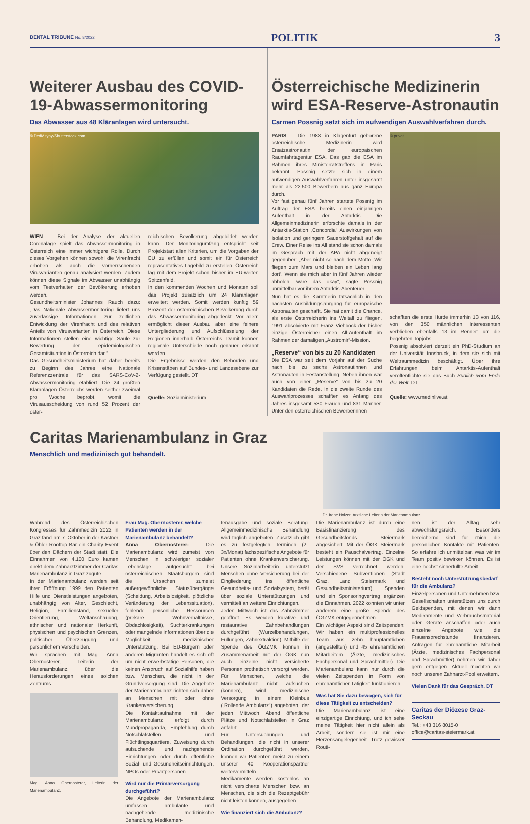DENTAL TRIBUNE No. 8/2022 POLITIK 3
Weiterer Ausbau des COVID-19-Abwassermonitoring
Das Abwasser aus 48 Kläranlagen wird untersucht.
© DedMityay/Shutterstock.com
WIEN – Bei der Analyse der aktuellen Coronalage spielt das Abwassermonitoring in Österreich eine immer wichtigere Rolle. Durch dieses Vorgehen können sowohl die Virenfracht erhoben als auch die vorherrschenden Virusvarianten genau analysiert werden. Zudem können diese Signale im Abwasser unabhängig vom Testverhalten der Bevölkerung erhoben werden.
Gesundheitsminister Johannes Rauch dazu: „Das Nationale Abwassermonitoring liefert uns zuverlässige Informationen zur zeitlichen Entwicklung der Virenfracht und des relativen Anteils von Virusvarianten in Österreich. Diese Informationen stellen eine wichtige Säule zur Bewertung der epidemiologischen Gesamtsituation in Österreich dar.“
Das Gesundheitsministerium hat daher bereits zu Beginn des Jahres eine Nationale Referenzzentrale für das SARS-CoV-2-Abwassermonitoring etabliert. Die 24 größten Kläranlagen Österreichs werden seither zweimal pro Woche beprobt, womit die Virusausscheidung von rund 52 Prozent der öster-
reichischen Bevölkerung abgebildet werden kann. Der Monitoringumfang entspricht seit Projektstart allen Kriterien, um die Vorgaben der EU zu erfüllen und somit ein für Österreich repräsentatives Lagebild zu erstellen. Österreich lag mit dem Projekt schon bisher im EU-weiten Spitzenfeld.
In den kommenden Wochen und Monaten soll das Projekt zusätzlich um 24 Kläranlagen erweitert werden. Somit werden künftig 59 Prozent der österreichischen Bevölkerung durch das Abwassermonitoring abgedeckt. Vor allem ermöglicht dieser Ausbau aber eine feinere Untergliederung und Aufschlüsselung der Regionen innerhalb Österreichs. Damit können regionale Unterschiede noch genauer erkannt werden.
Die Ergebnisse werden den Behörden und Krisenstäben auf Bundes- und Landesebene zur Verfügung gestellt. DT
Quelle: Sozialministerium
Österreichische Medizinerin wird ESA-Reserve-Astronautin
Carmen Possnig setzt sich im aufwendigen Auswahlverfahren durch.
PARIS – Die 1988 in Klagenfurt geborene österreichische Medizinerin wird Ersatzastronautin der europäischen Raumfahrtagentur ESA. Das gab die ESA im Rahmen ihres Ministerratstreffens in Paris bekannt. Possnig setzte sich in einem aufwendigen Auswahlverfahren unter insgesamt mehr als 22.500 Bewerbern aus ganz Europa durch.
Vor fast genau fünf Jahren startete Possnig im Auftrag der ESA bereits einen einjährigen Aufenthalt in der Antarktis. Die Allgemeinmedizinerin erforschte damals in der Antarktis-Station „Concordia“ Auswirkungen von Isolation und geringem Sauerstoffgehalt auf die Crew. Einer Reise ins All stand sie schon damals im Gespräch mit der APA nicht abgeneigt gegenüber: „Aber nicht so nach dem Motto ‚Wir fliegen zum Mars und bleiben ein Leben lang dort‘. Wenn sie mich aber in fünf Jahren wieder abholen, wäre das okay“, sagte Possnig unmittelbar vor ihrem Antarktis-Abenteuer.
Nun hat es die Kärntnerin tatsächlich in den nächsten Ausbildungsjahrgang für europäische Astronauten geschafft. Sie hat damit die Chance, als erste Österreicherin ins Weltall zu fliegen. 1991 absolvierte mit Franz Viehböck der bisher einzige Österreicher einen All-Aufenthalt im Rahmen der damaligen „Austromir“-Mission.
„Reserve“ von bis zu 20 Kandidaten
Die ESA war seit dem Vorjahr auf der Suche nach bis zu sechs Astronautinnen und Astronauten in Festanstellung. Neben ihnen war auch von einer „Reserve“ von bis zu 20 Kandidaten die Rede. In die zweite Runde des Auswahlprozesses schafften es Anfang des Jahres insgesamt 530 Frauen und 831 Männer. Unter den österreichischen Bewerberinnen
© privat
schafften die erste Hürde immerhin 13 von 116, von den 350 männlichen Interessenten verblieben ebenfalls 13 im Rennen um die begehrten Topjobs.
Possnig absolviert derzeit ein PhD-Studium an der Universität Innsbruck, in dem sie sich mit Weltraummedizin beschäftigt. Über ihre Erfahrungen beim Antarktis-Aufenthalt veröffentlichte sie das Buch Südlich vom Ende der Welt. DT
Quelle: www.medinlive.at
Caritas Marienambulanz in Graz
Menschlich und medizinisch gut behandelt.
Dr. Irene Holzer, Ärztliche Leiterin der Marienambulanz.
Während des Österreichischen Kongresses für Zahnmedizin 2022 in Graz fand am 7. Oktober in der Kastner & Öhler Rooftop Bar ein Charity Event über den Dächern der Stadt statt. Die Einnahmen von 4.100 Euro kamen direkt dem Zahnarztzimmer der Caritas Marienambulanz in Graz zugute.
In der Marienambulanz werden seit ihrer Eröffnung 1999 den Patienten Hilfe und Dienstleistungen angeboten, unabhängig von Alter, Geschlecht, Religion, Familienstand, sexueller Orientierung, Weltanschauung, ethnischer und nationaler Herkunft, physischen und psychischen Grenzen, politischer Überzeugung und persönlichem Verschulden.
Wir sprachen mit Mag. Anna Obernosterer, Leiterin der Marienambulanz, über die Herausforderungen eines solchen Zentrums.
Mag. Anna Obernosterer, Leiterin der Marienambulanz.
Frau Mag. Obernosterer, welche Patienten werden in der Marienambulanz behandelt?
Anna Obernosterer: Die Marienambulanz wird zumeist von Menschen in schwieriger sozialer Lebenslage aufgesucht: bei österreichischen Staatsbürgern sind die Ursachen zumeist außergewöhnliche Statusübergänge (Scheidung, Arbeitslosigkeit, plötzliche Veränderung der Lebenssituation), fehlende persönliche Ressourcen (prekäre Wohnverhältnisse, Obdachlosigkeit), Suchterkrankungen oder mangelnde Informationen über die Möglichkeit medizinischer Unterstützung. Bei EU-Bürgern oder anderen Migranten handelt es sich oft um nicht erwerbstätige Personen, die keinen Anspruch auf Sozialhilfe haben bzw. Menschen, die nicht in der Grundversorgung sind. Die Angebote der Marienambulanz richten sich daher an Menschen mit oder ohne Krankenversicherung.
Die Kontaktaufnahme mit der Marienambulanz erfolgt durch Mundpropaganda, Empfehlung durch Notschlafstellen und Flüchtlingsquartiere, Zuweisung durch aufsuchende und nachgehende Einrichtungen oder durch öffentliche Sozial- und Gesundheitseinrichtungen, NPOs oder Privatpersonen.
Wird nur die Primärversorgung durchgeführt?
Die Angebote der Marienambulanz umfassen ambulante und nachgehende medizinische Behandlung, Medikamen-
tenausgabe und soziale Beratung. Allgemeinmedizinische Behandlung wird täglich angeboten. Zusätzlich gibt es zu festgelegten Terminen (2–3x/Monat) fachspezifische Angebote für Patienten ohne Krankenversicherung. Unsere Sozialarbeiterin unterstützt Menschen ohne Versicherung bei der Eingliederung ins öffentliche Gesundheits- und Sozialsystem, berät über soziale Unterstützungen und vermittelt an weitere Einrichtungen.
Jeden Mittwoch ist das Zahnzimmer geöffnet. Es werden kurative und restaurative Zahnbehandlungen durchgeführt (Wurzelbehandlungen, Füllungen, Zahnextraktion). Mithilfe der Spende des ÖGZMK können in Zusammenarbeit mit der ÖGK nun auch einzelne nicht versicherte Personen prothetisch versorgt werden. Für Menschen, welche die Marienambulanz nicht aufsuchen (können), wird medizinische Versorgung in einem Kleinbus („Rollende Ambulanz“) angeboten, der jeden Mittwoch Abend öffentliche Plätze und Notschlafstellen in Graz anfährt.
Für Untersuchungen und Behandlungen, die nicht in unserer Ordination durchgeführt werden, können wir Patienten meist zu einem unserer 40 Kooperationspartner weitervermitteln.
Medikamente werden kostenlos an nicht versicherte Menschen bzw. an Menschen, die sich die Rezeptgebühr nicht leisten können, ausgegeben.
Wie finanziert sich die Ambulanz?
Die Marienambulanz ist durch eine Basisfinanzierung des Gesundheitsfonds Steiermark abgesichert. Mit der ÖGK Steiermark besteht ein Pauschalvertrag. Einzelne Leistungen können mit der ÖGK und der SVS verrechnet werden. Verschiedene Subventionen (Stadt Graz, Land Steiermark und Gesundheitsministerium), Spenden und ein Sponsoringvertrag ergänzen die Einnahmen. 2022 konnten wir unter anderem eine große Spende des ÖGZMK entgegennehmen.
Ein wichtiger Aspekt sind Zeitspenden: Wir haben ein multiprofessionelles Team aus zehn hauptamtlichen (angestellten) und 45 ehrenamtlichen Mitarbeitern (Ärzte, medizinisches Fachpersonal und Sprachmittler). Die Marienambulanz kann nur durch die vielen Zeitspenden in Form von ehrenamtlicher Tätigkeit funktionieren.
Was hat Sie dazu bewogen, sich für diese Tätigkeit zu entscheiden?
Die Marienambulanz ist eine einzigartige Einrichtung, und ich sehe meine Tätigkeit hier nicht allein als Arbeit, sondern sie ist mir eine Herzensangelegenheit. Trotz gewisser Routi-
nen ist der Alltag sehr abwechslungsreich. Besonders bereichernd sind für mich die persönlichen Kontakte mit Patienten. So erfahre ich unmittelbar, was wir im Team positiv bewirken können. Es ist eine höchst sinnerfüllte Arbeit.
Besteht noch Unterstützungsbedarf für die Ambulanz?
Einzelpersonen und Unternehmen bzw. Gesellschaften unterstützen uns durch Geldspenden, mit denen wir dann Medikamente und Verbrauchsmaterial oder Geräte anschaffen oder auch einzelne Angebote wie die Frauensprechstunde finanzieren. Anfragen für ehrenamtliche Mitarbeit (Ärzte, medizinisches Fachpersonal und Sprachmittler) nehmen wir daher gern entgegen. Aktuell möchten wir noch unseren Zahnarzt-Pool erweitern.
Vielen Dank für das Gespräch. DT
Caritas der Diözese Graz-Seckau
Tel.: +43 316 8015-0
office@caritas-steiermark.at